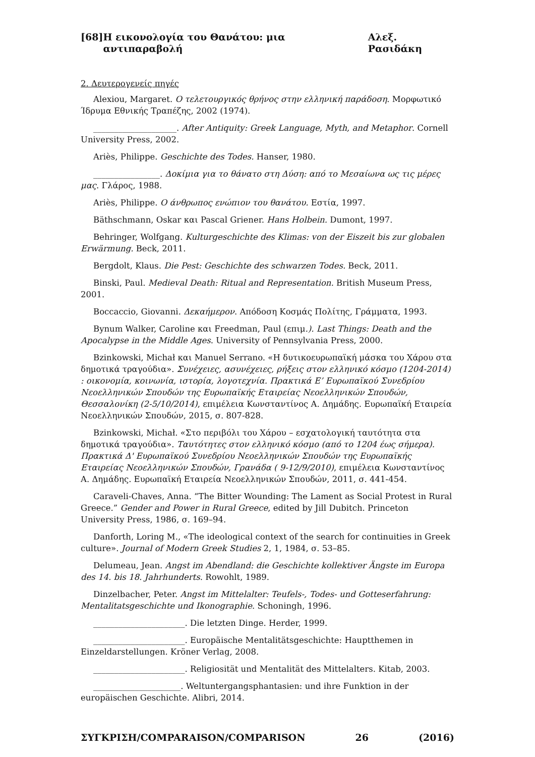[68] Η εικονολογία του Θανάτου: μια αντιπαραβολή Αλεξ. Ρασιδάκη
2. Δευτερογενείς πηγές
Alexiou, Margaret. Ο τελετουργικός θρήνος στην ελληνική παράδοση. Μορφωτικό Ίδρυμα Εθνικής Τραπέζης, 2002 (1974).
____________________. After Antiquity: Greek Language, Myth, and Metaphor. Cornell University Press, 2002.
Ariès, Philippe. Geschichte des Todes. Hanser, 1980.
________________. Δοκίμια για το θάνατο στη Δύση: από το Μεσαίωνα ως τις μέρες μας. Γλάρος, 1988.
Ariès, Philippe. Ο άνθρωπος ενώπιον του θανάτου. Εστία, 1997.
Bäthschmann, Oskar και Pascal Griener. Hans Holbein. Dumont, 1997.
Behringer, Wolfgang. Kulturgeschichte des Klimas: von der Eiszeit bis zur globalen Erwärmung. Beck, 2011.
Bergdolt, Klaus. Die Pest: Geschichte des schwarzen Todes. Beck, 2011.
Binski, Paul. Medieval Death: Ritual and Representation. British Museum Press, 2001.
Boccaccio, Giovanni. Δεκαήμερον. Απόδοση Κοσμάς Πολίτης, Γράμματα, 1993.
Bynum Walker, Caroline και Freedman, Paul (επιμ.). Last Things: Death and the Apocalypse in the Middle Ages. University of Pennsylvania Press, 2000.
Bzinkowski, Michał και Manuel Serrano. «Η δυτικοευρωπαϊκή μάσκα του Χάρου στα δημοτικά τραγούδια». Συνέχειες, ασυνέχειες, ρήξεις στον ελληνικό κόσμο (1204-2014) : οικονομία, κοινωνία, ιστορία, λογοτεχνία. Πρακτικά Ε’ Ευρωπαϊκού Συνεδρίου Νεοελληνικών Σπουδών της Ευρωπαϊκής Εταιρείας Νεοελληνικών Σπουδών, Θεσσαλονίκη (2-5/10/2014), επιμέλεια Κωνσταντίνος Α. Δημάδης. Ευρωπαϊκή Εταιρεία Νεοελληνικών Σπουδών, 2015, σ. 807-828.
Bzinkowski, Michał. «Στο περιβόλι του Χάρου – εσχατολογική ταυτότητα στα δημοτικά τραγούδια». Ταυτότητες στον ελληνικό κόσμο (από το 1204 έως σήμερα). Πρακτικά Δ' Ευρωπαϊκού Συνεδρίου Νεοελληνικών Σπουδών της Ευρωπαϊκής Εταιρείας Νεοελληνικών Σπουδών, Γρανάδα ( 9-12/9/2010), επιμέλεια Κωνσταντίνος Α. Δημάδης. Ευρωπαϊκή Εταιρεία Νεοελληνικών Σπουδών, 2011, σ. 441-454.
Caraveli-Chaves, Anna. “The Bitter Wounding: The Lament as Social Protest in Rural Greece.” Gender and Power in Rural Greece, edited by Jill Dubitch. Princeton University Press, 1986, σ. 169–94.
Danforth, Loring M., «The ideological context of the search for continuities in Greek culture». Journal of Modern Greek Studies 2, 1, 1984, σ. 53–85.
Delumeau, Jean. Angst im Abendland: die Geschichte kollektiver Ängste im Europa des 14. bis 18. Jahrhunderts. Rowohlt, 1989.
Dinzelbacher, Peter. Angst im Mittelalter: Teufels-, Todes- und Gotteserfahrung: Mentalitatsgeschichte und Ikonographie. Schoningh, 1996.
______________________. Die letzten Dinge. Herder, 1999.
______________________. Europäische Mentalitätsgeschichte: Hauptthemen in Einzeldarstellungen. Kröner Verlag, 2008.
______________________. Religiosität und Mentalität des Mittelalters. Kitab, 2003.
_____________________. Weltuntergangsphantasien: und ihre Funktion in der europäischen Geschichte. Alibri, 2014.
ΣΥΓΚΡΙΣΗ/COMPARAISON/COMPARISON 26 (2016)